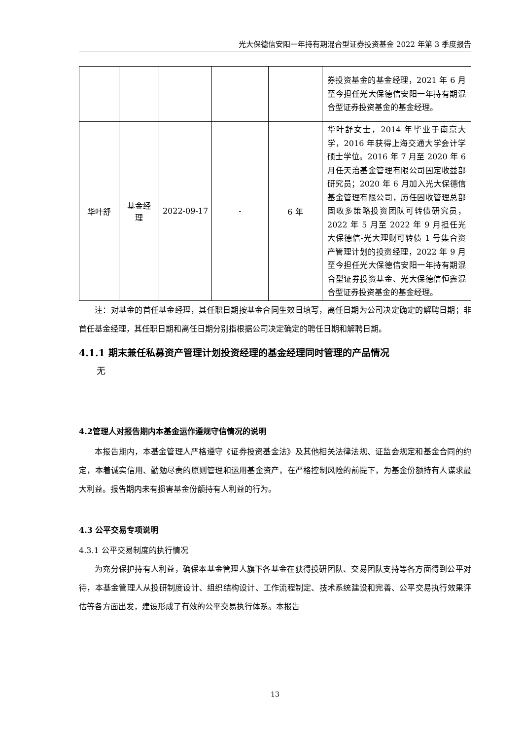光大保德信安阳一年持有期混合型证券投资基金 2022 年第 3 季度报告
| | | | | | 券投资基金的基金经理，2021 年 6 月至今担任光大保德信安阳一年持有期混合型证券投资基金的基金经理。 |
| 华叶舒 | 基金经 理 | 2022-09-17 | - | 6 年 | 华叶舒女士，2014 年毕业于南京大学，2016 年获得上海交通大学会计学硕士学位。2016 年 7 月至 2020 年 6 月任天治基金管理有限公司固定收益部研究员；2020 年 6 月加入光大保德信基金管理有限公司，历任固收管理总部固收多策略投资团队可转债研究员，2022 年 5 月至 2022 年 9 月担任光大保德信-光大理财可转债 1 号集合资产管理计划的投资经理，2022 年 9 月至今担任光大保德信安阳一年持有期混合型证券投资基金、光大保德信恒鑫混合型证券投资基金的基金经理。 |
注：对基金的首任基金经理，其任职日期按基金合同生效日填写，离任日期为公司决定确定的解聘日期；非首任基金经理，其任职日期和离任日期分别指根据公司决定确定的聘任日期和解聘日期。
4.1.1 期末兼任私募资产管理计划投资经理的基金经理同时管理的产品情况
无
4.2管理人对报告期内本基金运作遵规守信情况的说明
本报告期内，本基金管理人严格遵守《证券投资基金法》及其他相关法律法规、证监会规定和基金合同的约定，本着诚实信用、勤勉尽责的原则管理和运用基金资产，在严格控制风险的前提下，为基金份额持有人谋求最大利益。报告期内未有损害基金份额持有人利益的行为。
4.3 公平交易专项说明
4.3.1 公平交易制度的执行情况
为充分保护持有人利益，确保本基金管理人旗下各基金在获得投研团队、交易团队支持等各方面得到公平对待，本基金管理人从投研制度设计、组织结构设计、工作流程制定、技术系统建设和完善、公平交易执行效果评估等各方面出发，建设形成了有效的公平交易执行体系。本报告
13